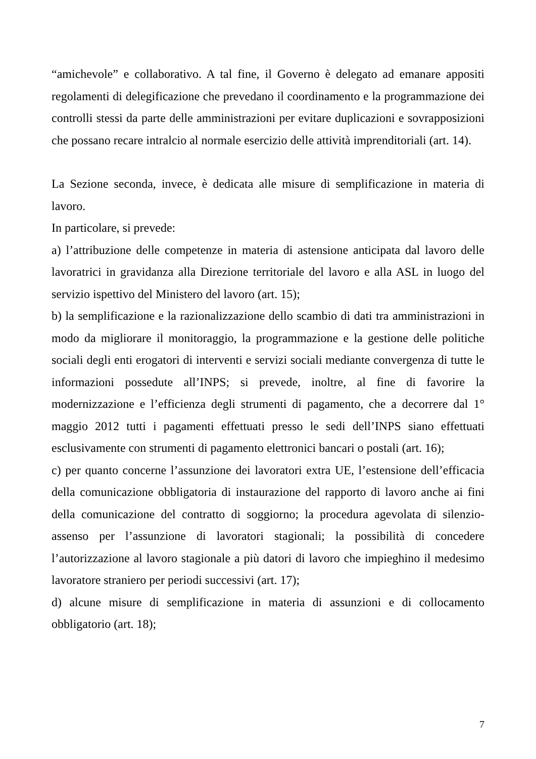“amichevole” e collaborativo. A tal fine, il Governo è delegato ad emanare appositi regolamenti di delegificazione che prevedano il coordinamento e la programmazione dei controlli stessi da parte delle amministrazioni per evitare duplicazioni e sovrapposizioni che possano recare intralcio al normale esercizio delle attività imprenditoriali (art. 14).
La Sezione seconda, invece, è dedicata alle misure di semplificazione in materia di lavoro.
In particolare, si prevede:
a) l’attribuzione delle competenze in materia di astensione anticipata dal lavoro delle lavoratrici in gravidanza alla Direzione territoriale del lavoro e alla ASL in luogo del servizio ispettivo del Ministero del lavoro (art. 15);
b) la semplificazione e la razionalizzazione dello scambio di dati tra amministrazioni in modo da migliorare il monitoraggio, la programmazione e la gestione delle politiche sociali degli enti erogatori di interventi e servizi sociali mediante convergenza di tutte le informazioni possedute all’INPS; si prevede, inoltre, al fine di favorire la modernizzazione e l’efficienza degli strumenti di pagamento, che a decorrere dal 1° maggio 2012 tutti i pagamenti effettuati presso le sedi dell’INPS siano effettuati esclusivamente con strumenti di pagamento elettronici bancari o postali (art. 16);
c) per quanto concerne l’assunzione dei lavoratori extra UE, l’estensione dell’efficacia della comunicazione obbligatoria di instaurazione del rapporto di lavoro anche ai fini della comunicazione del contratto di soggiorno; la procedura agevolata di silenzio-assenso per l’assunzione di lavoratori stagionali; la possibilità di concedere l’autorizzazione al lavoro stagionale a più datori di lavoro che impieghino il medesimo lavoratore straniero per periodi successivi (art. 17);
d) alcune misure di semplificazione in materia di assunzioni e di collocamento obbligatorio (art. 18);
7